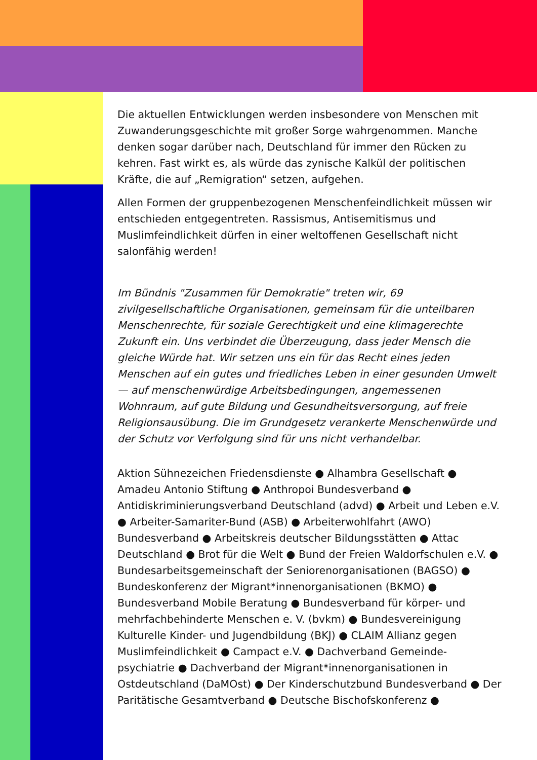Die aktuellen Entwicklungen werden insbesondere von Menschen mit Zuwanderungsgeschichte mit großer Sorge wahrgenommen. Manche denken sogar darüber nach, Deutschland für immer den Rücken zu kehren. Fast wirkt es, als würde das zynische Kalkül der politischen Kräfte, die auf „Remigration“ setzen, aufgehen.
Allen Formen der gruppenbezogenen Menschenfeindlichkeit müssen wir entschieden entgegentreten. Rassismus, Antisemitismus und Muslimfeindlichkeit dürfen in einer weltoffenen Gesellschaft nicht salonfähig werden!
Im Bündnis "Zusammen für Demokratie" treten wir, 69 zivilgesellschaftliche Organisationen, gemeinsam für die unteilbaren Menschenrechte, für soziale Gerechtigkeit und eine klimagerechte Zukunft ein. Uns verbindet die Überzeugung, dass jeder Mensch die gleiche Würde hat. Wir setzen uns ein für das Recht eines jeden Menschen auf ein gutes und friedliches Leben in einer gesunden Umwelt — auf menschenwürdige Arbeitsbedingungen, angemessenen Wohnraum, auf gute Bildung und Gesundheitsversorgung, auf freie Religionsausübung. Die im Grundgesetz verankerte Menschenwürde und der Schutz vor Verfolgung sind für uns nicht verhandelbar.
Aktion Sühnezeichen Friedensdienste ● Alhambra Gesellschaft ● Amadeu Antonio Stiftung ● Anthropoi Bundesverband ● Antidiskriminierungsverband Deutschland (advd) ● Arbeit und Leben e.V. ● Arbeiter-Samariter-Bund (ASB) ● Arbeiterwohlfahrt (AWO) Bundesverband ● Arbeitskreis deutscher Bildungsstätten ● Attac Deutschland ● Brot für die Welt ● Bund der Freien Waldorfschulen e.V. ● Bundesarbeitsgemeinschaft der Seniorenorganisationen (BAGSO) ● Bundeskonferenz der Migrant*innenorganisationen (BKMO) ● Bundesverband Mobile Beratung ● Bundesverband für körper- und mehrfachbehinderte Menschen e. V. (bvkm) ● Bundesvereinigung Kulturelle Kinder- und Jugendbildung (BKJ) ● CLAIM Allianz gegen Muslimfeindlichkeit ● Campact e.V. ● Dachverband Gemeinde-psychiatrie ● Dachverband der Migrant*innenorganisationen in Ostdeutschland (DaMOst) ● Der Kinderschutzbund Bundesverband ● Der Paritätische Gesamtverband ● Deutsche Bischofskonferenz ●